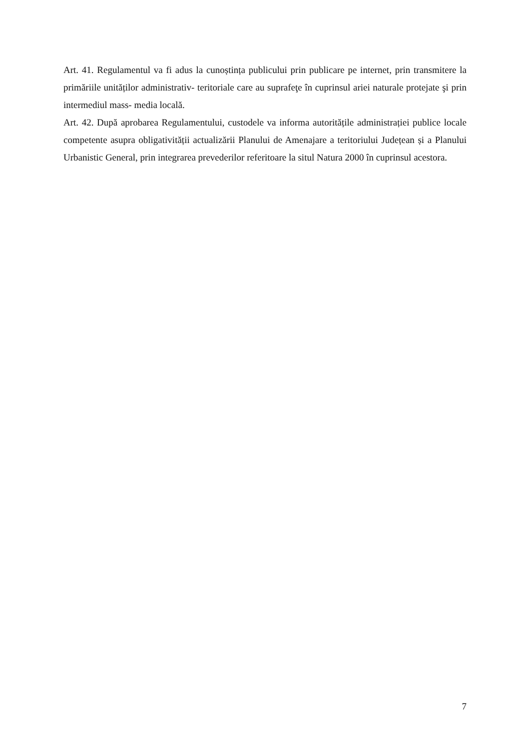Art. 41. Regulamentul va fi adus la cunoștința publicului prin publicare pe internet, prin transmitere la primăriile unităților administrativ- teritoriale care au suprafeţe în cuprinsul ariei naturale protejate şi prin intermediul mass- media locală.
Art. 42. După aprobarea Regulamentului, custodele va informa autoritățile administrației publice locale competente asupra obligativității actualizării Planului de Amenajare a teritoriului Județean și a Planului Urbanistic General, prin integrarea prevederilor referitoare la situl Natura 2000 în cuprinsul acestora.
7